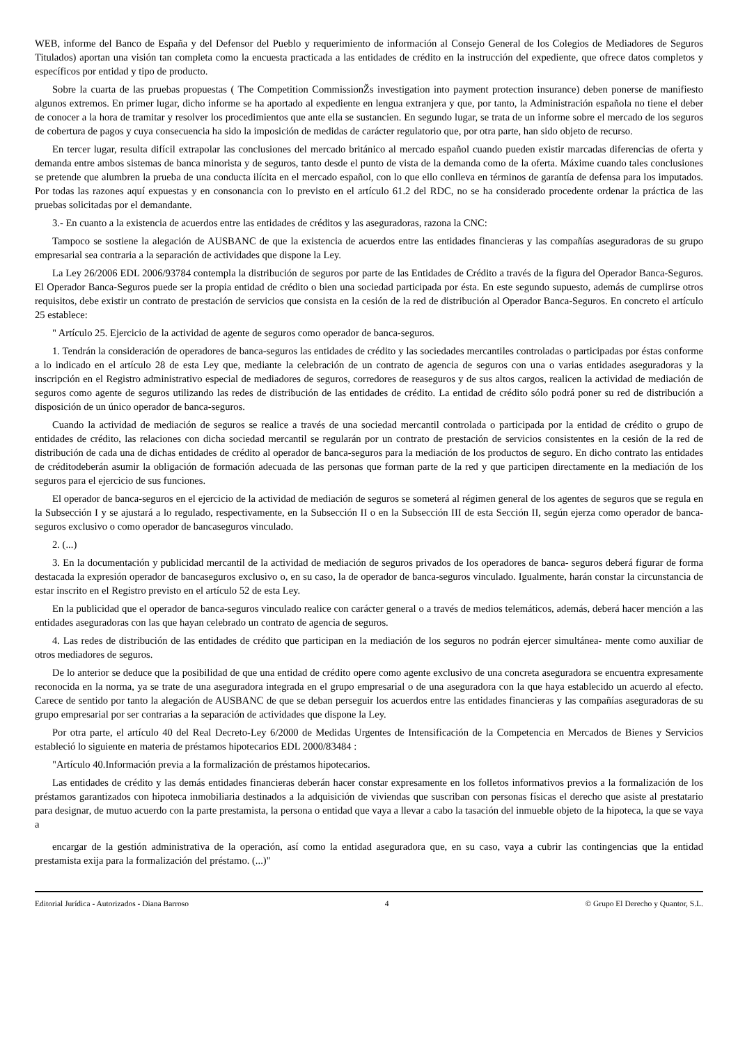WEB, informe del Banco de España y del Defensor del Pueblo y requerimiento de información al Consejo General de los Colegios de Mediadores de Seguros Titulados) aportan una visión tan completa como la encuesta practicada a las entidades de crédito en la instrucción del expediente, que ofrece datos completos y específicos por entidad y tipo de producto.
Sobre la cuarta de las pruebas propuestas ( The Competition CommissionŽs investigation into payment protection insurance) deben ponerse de manifiesto algunos extremos. En primer lugar, dicho informe se ha aportado al expediente en lengua extranjera y que, por tanto, la Administración española no tiene el deber de conocer a la hora de tramitar y resolver los procedimientos que ante ella se sustancien. En segundo lugar, se trata de un informe sobre el mercado de los seguros de cobertura de pagos y cuya consecuencia ha sido la imposición de medidas de carácter regulatorio que, por otra parte, han sido objeto de recurso.
En tercer lugar, resulta difícil extrapolar las conclusiones del mercado británico al mercado español cuando pueden existir marcadas diferencias de oferta y demanda entre ambos sistemas de banca minorista y de seguros, tanto desde el punto de vista de la demanda como de la oferta. Máxime cuando tales conclusiones se pretende que alumbren la prueba de una conducta ilícita en el mercado español, con lo que ello conlleva en términos de garantía de defensa para los imputados. Por todas las razones aquí expuestas y en consonancia con lo previsto en el artículo 61.2 del RDC, no se ha considerado procedente ordenar la práctica de las pruebas solicitadas por el demandante.
3.- En cuanto a la existencia de acuerdos entre las entidades de créditos y las aseguradoras, razona la CNC:
Tampoco se sostiene la alegación de AUSBANC de que la existencia de acuerdos entre las entidades financieras y las compañías aseguradoras de su grupo empresarial sea contraria a la separación de actividades que dispone la Ley.
La Ley 26/2006 EDL 2006/93784 contempla la distribución de seguros por parte de las Entidades de Crédito a través de la figura del Operador Banca-Seguros. El Operador Banca-Seguros puede ser la propia entidad de crédito o bien una sociedad participada por ésta. En este segundo supuesto, además de cumplirse otros requisitos, debe existir un contrato de prestación de servicios que consista en la cesión de la red de distribución al Operador Banca-Seguros. En concreto el artículo 25 establece:
" Artículo 25. Ejercicio de la actividad de agente de seguros como operador de banca-seguros.
1. Tendrán la consideración de operadores de banca-seguros las entidades de crédito y las sociedades mercantiles controladas o participadas por éstas conforme a lo indicado en el artículo 28 de esta Ley que, mediante la celebración de un contrato de agencia de seguros con una o varias entidades aseguradoras y la inscripción en el Registro administrativo especial de mediadores de seguros, corredores de reaseguros y de sus altos cargos, realicen la actividad de mediación de seguros como agente de seguros utilizando las redes de distribución de las entidades de crédito. La entidad de crédito sólo podrá poner su red de distribución a disposición de un único operador de banca-seguros.
Cuando la actividad de mediación de seguros se realice a través de una sociedad mercantil controlada o participada por la entidad de crédito o grupo de entidades de crédito, las relaciones con dicha sociedad mercantil se regularán por un contrato de prestación de servicios consistentes en la cesión de la red de distribución de cada una de dichas entidades de crédito al operador de banca-seguros para la mediación de los productos de seguro. En dicho contrato las entidades de créditodeberán asumir la obligación de formación adecuada de las personas que forman parte de la red y que participen directamente en la mediación de los seguros para el ejercicio de sus funciones.
El operador de banca-seguros en el ejercicio de la actividad de mediación de seguros se someterá al régimen general de los agentes de seguros que se regula en la Subsección I y se ajustará a lo regulado, respectivamente, en la Subsección II o en la Subsección III de esta Sección II, según ejerza como operador de banca-seguros exclusivo o como operador de bancaseguros vinculado.
2. (...)
3. En la documentación y publicidad mercantil de la actividad de mediación de seguros privados de los operadores de banca- seguros deberá figurar de forma destacada la expresión operador de bancaseguros exclusivo o, en su caso, la de operador de banca-seguros vinculado. Igualmente, harán constar la circunstancia de estar inscrito en el Registro previsto en el artículo 52 de esta Ley.
En la publicidad que el operador de banca-seguros vinculado realice con carácter general o a través de medios telemáticos, además, deberá hacer mención a las entidades aseguradoras con las que hayan celebrado un contrato de agencia de seguros.
4. Las redes de distribución de las entidades de crédito que participan en la mediación de los seguros no podrán ejercer simultánea- mente como auxiliar de otros mediadores de seguros.
De lo anterior se deduce que la posibilidad de que una entidad de crédito opere como agente exclusivo de una concreta aseguradora se encuentra expresamente reconocida en la norma, ya se trate de una aseguradora integrada en el grupo empresarial o de una aseguradora con la que haya establecido un acuerdo al efecto. Carece de sentido por tanto la alegación de AUSBANC de que se deban perseguir los acuerdos entre las entidades financieras y las compañías aseguradoras de su grupo empresarial por ser contrarias a la separación de actividades que dispone la Ley.
Por otra parte, el artículo 40 del Real Decreto-Ley 6/2000 de Medidas Urgentes de Intensificación de la Competencia en Mercados de Bienes y Servicios estableció lo siguiente en materia de préstamos hipotecarios EDL 2000/83484 :
"Artículo 40.Información previa a la formalización de préstamos hipotecarios.
Las entidades de crédito y las demás entidades financieras deberán hacer constar expresamente en los folletos informativos previos a la formalización de los préstamos garantizados con hipoteca inmobiliaria destinados a la adquisición de viviendas que suscriban con personas físicas el derecho que asiste al prestatario para designar, de mutuo acuerdo con la parte prestamista, la persona o entidad que vaya a llevar a cabo la tasación del inmueble objeto de la hipoteca, la que se vaya a
encargar de la gestión administrativa de la operación, así como la entidad aseguradora que, en su caso, vaya a cubrir las contingencias que la entidad prestamista exija para la formalización del préstamo. (...)"
Editorial Jurídica - Autorizados - Diana Barroso 4 © Grupo El Derecho y Quantor, S.L.